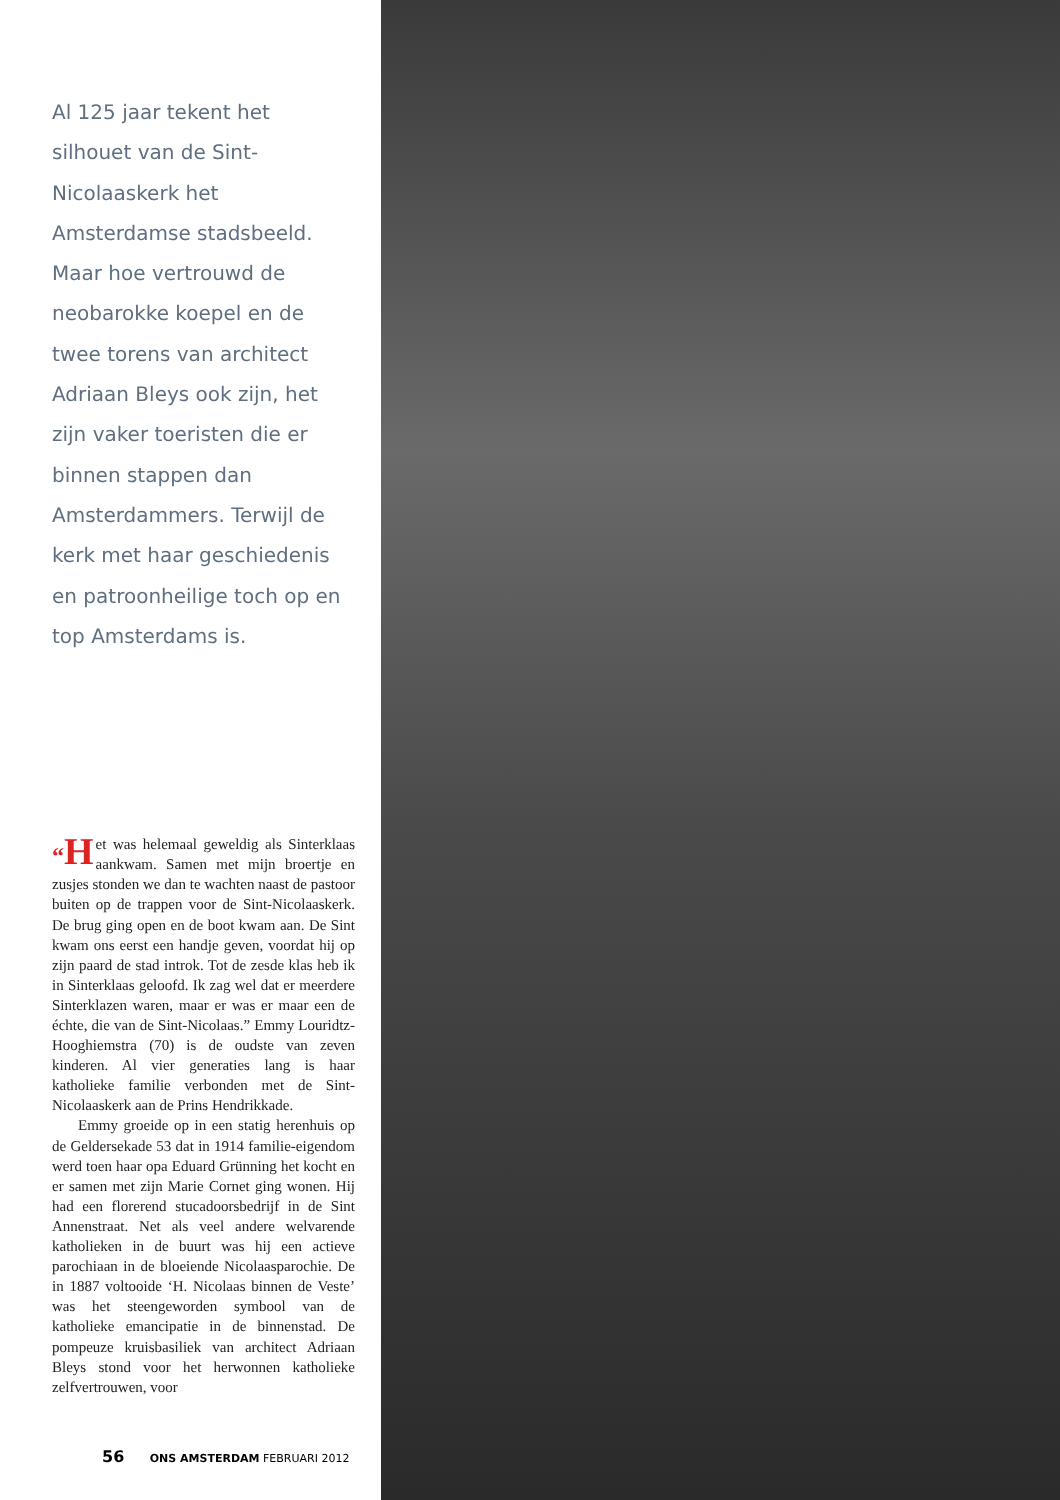Al 125 jaar tekent het silhouet van de Sint-Nicolaaskerk het Amsterdamse stadsbeeld. Maar hoe vertrouwd de neobarokke koepel en de twee torens van architect Adriaan Bleys ook zijn, het zijn vaker toeristen die er binnen stappen dan Amsterdammers. Terwijl de kerk met haar geschiedenis en patroonheilige toch op en top Amsterdams is.
“H et was helemaal geweldig als Sinterklaas aankwam. Samen met mijn broertje en zusjes stonden we dan te wachten naast de pastoor buiten op de trappen voor de Sint-Nicolaaskerk. De brug ging open en de boot kwam aan. De Sint kwam ons eerst een handje geven, voordat hij op zijn paard de stad introk. Tot de zesde klas heb ik in Sinterklaas geloofd. Ik zag wel dat er meerdere Sinterklazen waren, maar er was er maar een de échte, die van de Sint-Nicolaas.” Emmy Louridtz-Hooghiemstra (70) is de oudste van zeven kinderen. Al vier generaties lang is haar katholieke familie verbonden met de Sint-Nicolaaskerk aan de Prins Hendrikkade.
Emmy groeide op in een statig herenhuis op de Geldersekade 53 dat in 1914 familie-eigendom werd toen haar opa Eduard Grünning het kocht en er samen met zijn Marie Cornet ging wonen. Hij had een florerend stucadoorsbedrijf in de Sint Annenstraat. Net als veel andere welvarende katholieken in de buurt was hij een actieve parochiaan in de bloeiende Nicolaasparochie. De in 1887 voltooide ‘H. Nicolaas binnen de Veste’ was het steengeworden symbool van de katholieke emancipatie in de binnenstad. De pompeuze kruisbasiliek van architect Adriaan Bleys stond voor het herwonnen katholieke zelfvertrouwen, voor
56 ONS AMSTERDAM FEBRUARI 2012